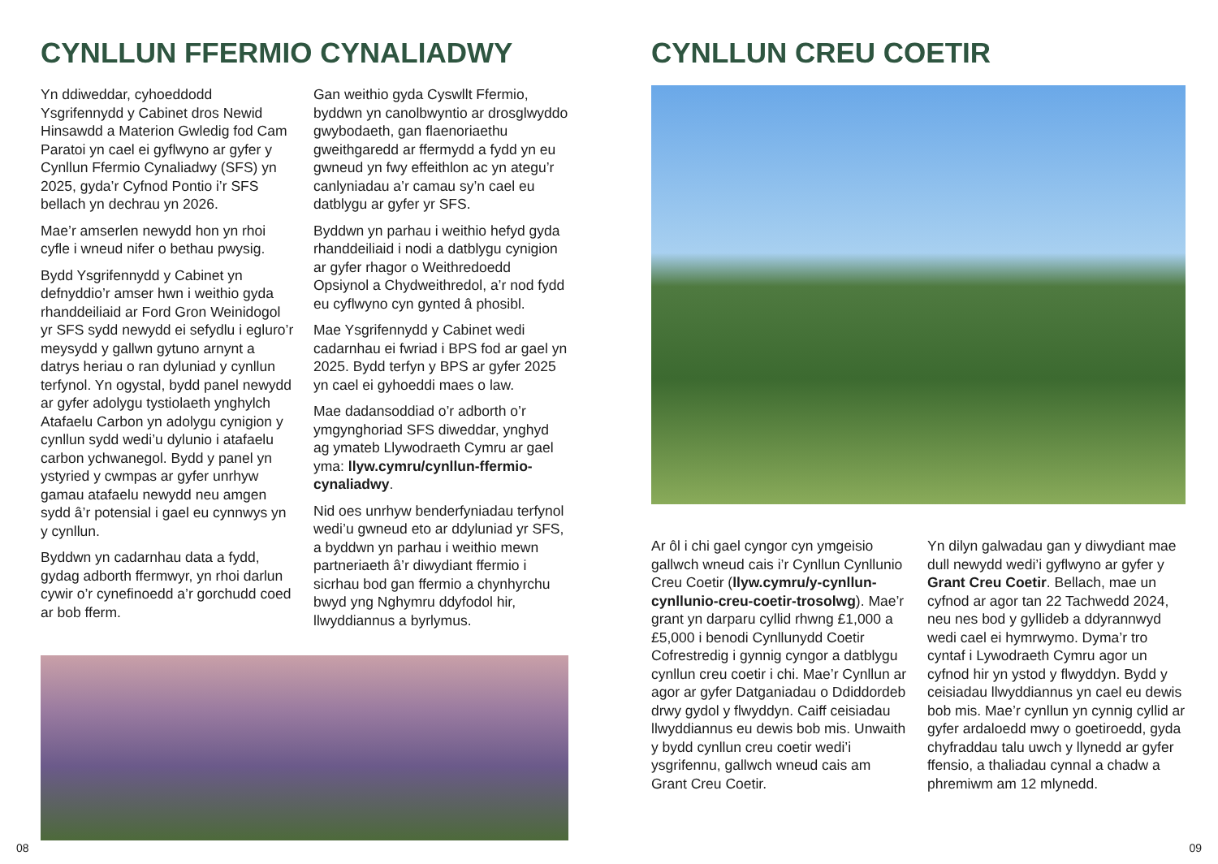CYNLLUN FFERMIO CYNALIADWY
Yn ddiweddar, cyhoeddodd Ysgrifennydd y Cabinet dros Newid Hinsawdd a Materion Gwledig fod Cam Paratoi yn cael ei gyflwyno ar gyfer y Cynllun Ffermio Cynaliadwy (SFS) yn 2025, gyda’r Cyfnod Pontio i’r SFS bellach yn dechrau yn 2026.
Mae’r amserlen newydd hon yn rhoi cyfle i wneud nifer o bethau pwysig.
Bydd Ysgrifennydd y Cabinet yn defnyddio’r amser hwn i weithio gyda rhanddeiliaid ar Ford Gron Weinidogol yr SFS sydd newydd ei sefydlu i egluro’r meysydd y gallwn gytuno arnynt a datrys heriau o ran dyluniad y cynllun terfynol. Yn ogystal, bydd panel newydd ar gyfer adolygu tystiolaeth ynghylch Atafaelu Carbon yn adolygu cynigion y cynllun sydd wedi’u dylunio i atafaelu carbon ychwanegol. Bydd y panel yn ystyried y cwmpas ar gyfer unrhyw gamau atafaelu newydd neu amgen sydd â’r potensial i gael eu cynnwys yn y cynllun.
Byddwn yn cadarnhau data a fydd, gydag adborth ffermwyr, yn rhoi darlun cywir o’r cynefinoedd a’r gorchudd coed ar bob fferm.
Gan weithio gyda Cyswllt Ffermio, byddwn yn canolbwyntio ar drosglwyddo gwybodaeth, gan flaenoriaethu gweithgaredd ar ffermydd a fydd yn eu gwneud yn fwy effeithlon ac yn ategu’r canlyniadau a’r camau sy’n cael eu datblygu ar gyfer yr SFS.
Byddwn yn parhau i weithio hefyd gyda rhanddeiliaid i nodi a datblygu cynigion ar gyfer rhagor o Weithredoedd Opsiynol a Chydweithredol, a’r nod fydd eu cyflwyno cyn gynted â phosibl.
Mae Ysgrifennydd y Cabinet wedi cadarnhau ei fwriad i BPS fod ar gael yn 2025. Bydd terfyn y BPS ar gyfer 2025 yn cael ei gyhoeddi maes o law.
Mae dadansoddiad o’r adborth o’r ymgynghoriad SFS diweddar, ynghyd ag ymateb Llywodraeth Cymru ar gael yma: llyw.cymru/cynllun-ffermio-cynaliadwy.
Nid oes unrhyw benderfyniadau terfynol wedi’u gwneud eto ar ddyluniad yr SFS, a byddwn yn parhau i weithio mewn partneriaeth â’r diwydiant ffermio i sicrhau bod gan ffermio a chynhyrchu bwyd yng Nghymru ddyfodol hir, llwyddiannus a byrlymus.
08
CYNLLUN CREU COETIR
Ar ôl i chi gael cyngor cyn ymgeisio gallwch wneud cais i’r Cynllun Cynllunio Creu Coetir (llyw.cymru/y-cynllun-cynllunio-creu-coetir-trosolwg). Mae’r grant yn darparu cyllid rhwng £1,000 a £5,000 i benodi Cynllunydd Coetir Cofrestredig i gynnig cyngor a datblygu cynllun creu coetir i chi. Mae’r Cynllun ar agor ar gyfer Datganiadau o Ddiddordeb drwy gydol y flwyddyn. Caiff ceisiadau llwyddiannus eu dewis bob mis. Unwaith y bydd cynllun creu coetir wedi’i ysgrifennu, gallwch wneud cais am Grant Creu Coetir.
Yn dilyn galwadau gan y diwydiant mae dull newydd wedi’i gyflwyno ar gyfer y Grant Creu Coetir. Bellach, mae un cyfnod ar agor tan 22 Tachwedd 2024, neu nes bod y gyllideb a ddyrannwyd wedi cael ei hymrwymo. Dyma’r tro cyntaf i Lywodraeth Cymru agor un cyfnod hir yn ystod y flwyddyn. Bydd y ceisiadau llwyddiannus yn cael eu dewis bob mis. Mae’r cynllun yn cynnig cyllid ar gyfer ardaloedd mwy o goetiroedd, gyda chyfraddau talu uwch y llynedd ar gyfer ffensio, a thaliadau cynnal a chadw a phremiwm am 12 mlynedd.
09